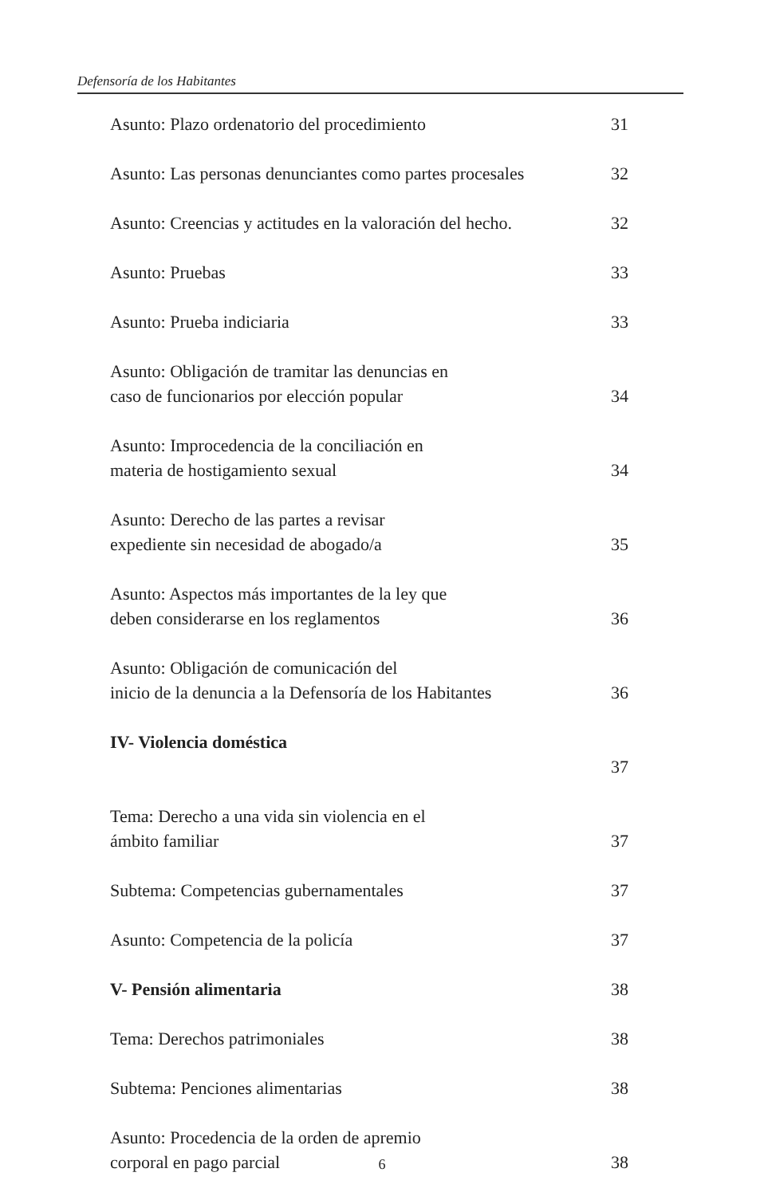Defensoría de los Habitantes
Asunto: Plazo ordenatorio del procedimiento 31
Asunto: Las personas denunciantes como partes procesales 32
Asunto: Creencias y actitudes en la valoración del hecho. 32
Asunto: Pruebas 33
Asunto: Prueba indiciaria 33
Asunto: Obligación de tramitar las denuncias en
caso de funcionarios por elección popular 34
Asunto: Improcedencia de la conciliación en
materia de hostigamiento sexual 34
Asunto: Derecho de las partes a revisar
expediente sin necesidad de abogado/a 35
Asunto: Aspectos más importantes de la ley que
deben considerarse en los reglamentos 36
Asunto: Obligación de comunicación del
inicio de la denuncia a la Defensoría de los Habitantes 36
IV- Violencia doméstica
37
Tema: Derecho a una vida sin violencia en el
ámbito familiar 37
Subtema: Competencias gubernamentales 37
Asunto: Competencia de la policía 37
V- Pensión alimentaria 38
Tema: Derechos patrimoniales 38
Subtema: Penciones alimentarias 38
Asunto: Procedencia de la orden de apremio
corporal en pago parcial 38
6